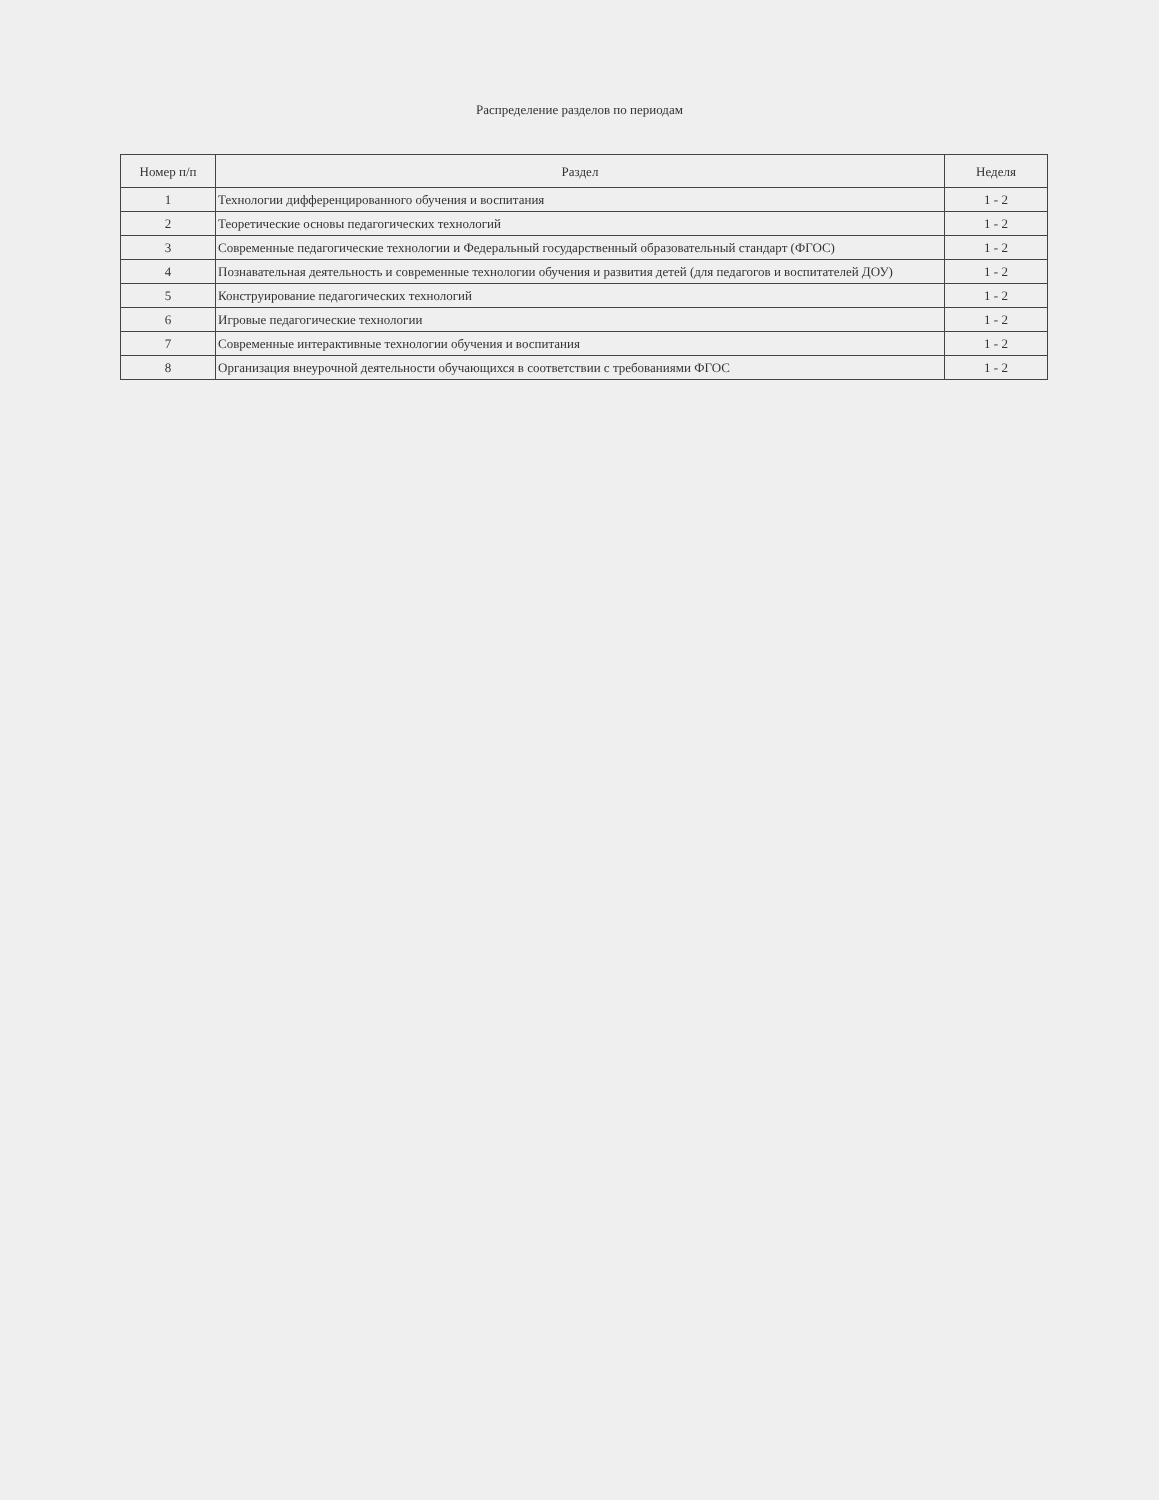Распределение разделов по периодам
| Номер п/п | Раздел | Неделя |
| --- | --- | --- |
| 1 | Технологии дифференцированного обучения и воспитания | 1 - 2 |
| 2 | Теоретические основы педагогических технологий | 1 - 2 |
| 3 | Современные педагогические технологии и Федеральный государственный образовательный стандарт (ФГОС) | 1 - 2 |
| 4 | Познавательная деятельность и современные технологии обучения и развития детей (для педагогов и воспитателей ДОУ) | 1 - 2 |
| 5 | Конструирование педагогических технологий | 1 - 2 |
| 6 | Игровые педагогические технологии | 1 - 2 |
| 7 | Современные интерактивные технологии обучения и воспитания | 1 - 2 |
| 8 | Организация внеурочной деятельности обучающихся в соответствии с требованиями ФГОС | 1 - 2 |